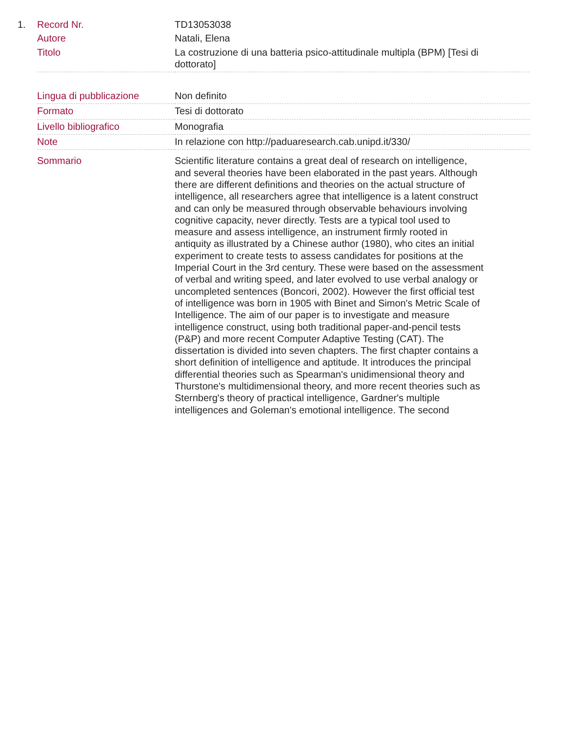| 1. | Record Nr. | TD13053038 |
| | Autore | Natali, Elena |
| | Titolo | La costruzione di una batteria psico-attitudinale multipla (BPM) [Tesi di dottorato] |
| | Lingua di pubblicazione | Non definito |
| | Formato | Tesi di dottorato |
| | Livello bibliografico | Monografia |
| | Note | In relazione con http://paduaresearch.cab.unipd.it/330/ |
| | Sommario | Scientific literature contains a great deal of research on intelligence, and several theories have been elaborated in the past years. Although there are different definitions and theories on the actual structure of intelligence, all researchers agree that intelligence is a latent construct and can only be measured through observable behaviours involving cognitive capacity, never directly. Tests are a typical tool used to measure and assess intelligence, an instrument firmly rooted in antiquity as illustrated by a Chinese author (1980), who cites an initial experiment to create tests to assess candidates for positions at the Imperial Court in the 3rd century. These were based on the assessment of verbal and writing speed, and later evolved to use verbal analogy or uncompleted sentences (Boncori, 2002). However the first official test of intelligence was born in 1905 with Binet and Simon's Metric Scale of Intelligence. The aim of our paper is to investigate and measure intelligence construct, using both traditional paper-and-pencil tests (P&P) and more recent Computer Adaptive Testing (CAT). The dissertation is divided into seven chapters. The first chapter contains a short definition of intelligence and aptitude. It introduces the principal differential theories such as Spearman's unidimensional theory and Thurstone's multidimensional theory, and more recent theories such as Sternberg's theory of practical intelligence, Gardner's multiple intelligences and Goleman's emotional intelligence. The second |